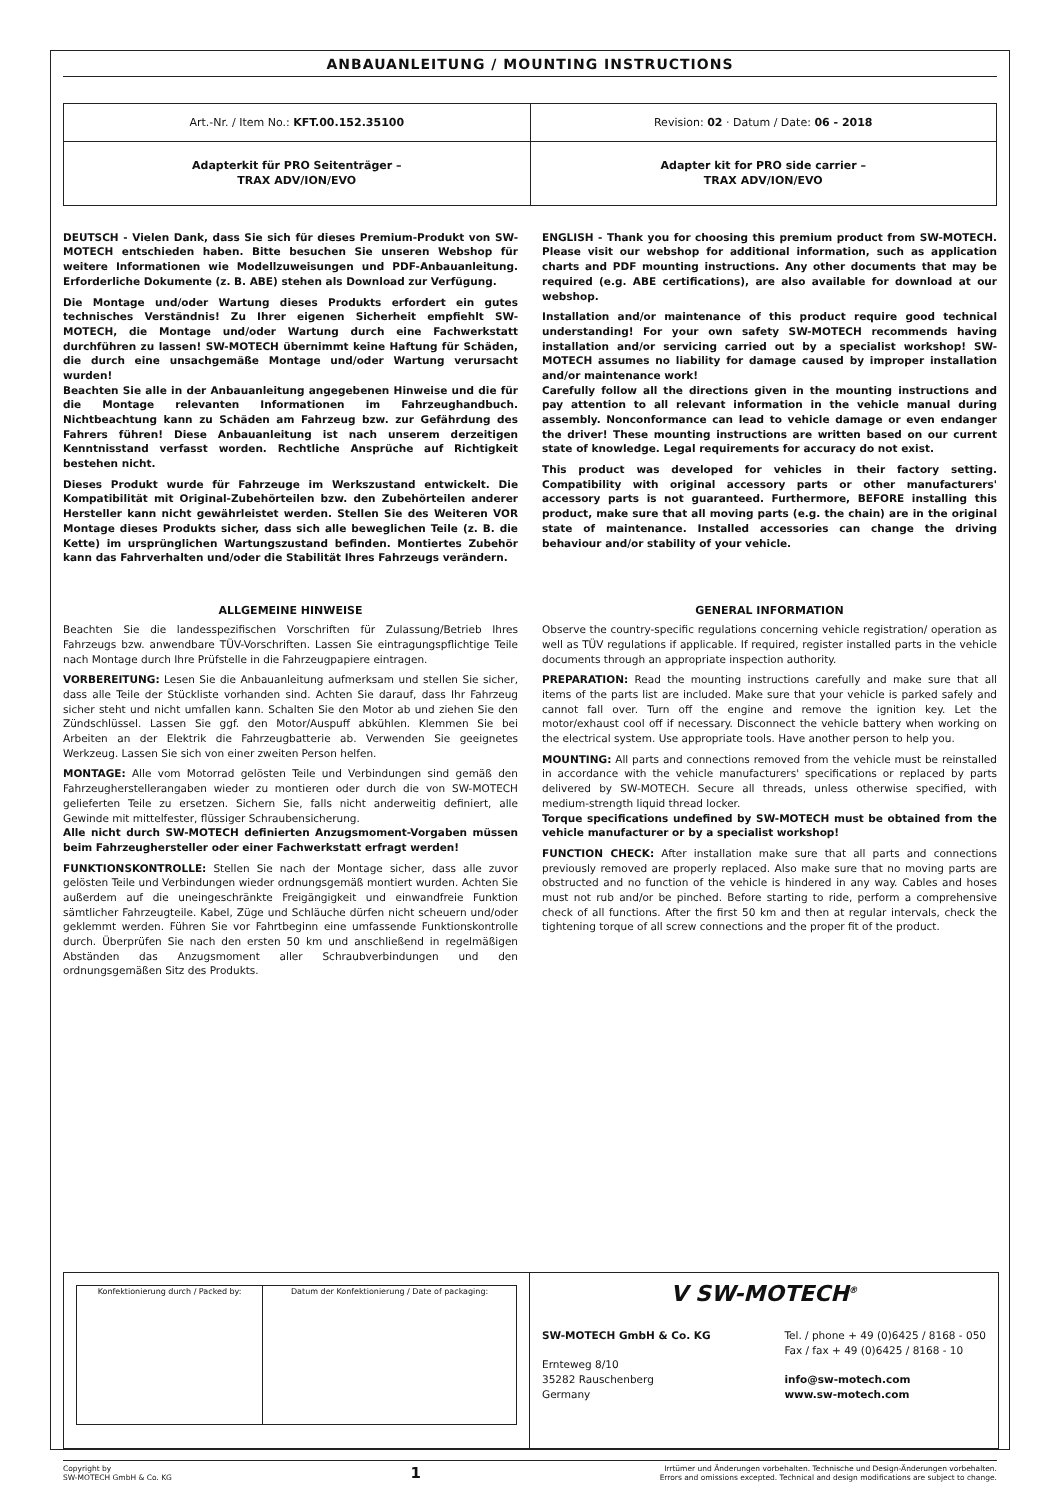ANBAUANLEITUNG / MOUNTING INSTRUCTIONS
| Art.-Nr. / Item No.: KFT.00.152.35100 | Revision: 02 · Datum / Date: 06 - 2018 |
| Adapterkit für PRO Seitenträger – TRAX ADV/ION/EVO | Adapter kit for PRO side carrier – TRAX ADV/ION/EVO |
DEUTSCH - Vielen Dank, dass Sie sich für dieses Premium-Produkt von SW-MOTECH entschieden haben. Bitte besuchen Sie unseren Webshop für weitere Informationen wie Modellzuweisungen und PDF-Anbauanleitung. Erforderliche Dokumente (z. B. ABE) stehen als Download zur Verfügung.
Die Montage und/oder Wartung dieses Produkts erfordert ein gutes technisches Verständnis! Zu Ihrer eigenen Sicherheit empfiehlt SW-MOTECH, die Montage und/oder Wartung durch eine Fachwerkstatt durchführen zu lassen! SW-MOTECH übernimmt keine Haftung für Schäden, die durch eine unsachgemäße Montage und/oder Wartung verursacht wurden!
Beachten Sie alle in der Anbauanleitung angegebenen Hinweise und die für die Montage relevanten Informationen im Fahrzeughandbuch. Nichtbeachtung kann zu Schäden am Fahrzeug bzw. zur Gefährdung des Fahrers führen! Diese Anbauanleitung ist nach unserem derzeitigen Kenntnisstand verfasst worden. Rechtliche Ansprüche auf Richtigkeit bestehen nicht.
Dieses Produkt wurde für Fahrzeuge im Werkszustand entwickelt. Die Kompatibilität mit Original-Zubehörteilen bzw. den Zubehörteilen anderer Hersteller kann nicht gewährleistet werden. Stellen Sie des Weiteren VOR Montage dieses Produkts sicher, dass sich alle beweglichen Teile (z. B. die Kette) im ursprünglichen Wartungszustand befinden. Montiertes Zubehör kann das Fahrverhalten und/oder die Stabilität Ihres Fahrzeugs verändern.
ENGLISH - Thank you for choosing this premium product from SW-MOTECH. Please visit our webshop for additional information, such as application charts and PDF mounting instructions. Any other documents that may be required (e.g. ABE certifications), are also available for download at our webshop.
Installation and/or maintenance of this product require good technical understanding! For your own safety SW-MOTECH recommends having installation and/or servicing carried out by a specialist workshop! SW-MOTECH assumes no liability for damage caused by improper installation and/or maintenance work!
Carefully follow all the directions given in the mounting instructions and pay attention to all relevant information in the vehicle manual during assembly. Nonconformance can lead to vehicle damage or even endanger the driver! These mounting instructions are written based on our current state of knowledge. Legal requirements for accuracy do not exist.
This product was developed for vehicles in their factory setting. Compatibility with original accessory parts or other manufacturers' accessory parts is not guaranteed. Furthermore, BEFORE installing this product, make sure that all moving parts (e.g. the chain) are in the original state of maintenance. Installed accessories can change the driving behaviour and/or stability of your vehicle.
ALLGEMEINE HINWEISE
Beachten Sie die landesspezifischen Vorschriften für Zulassung/Betrieb Ihres Fahrzeugs bzw. anwendbare TÜV-Vorschriften. Lassen Sie eintragungspflichtige Teile nach Montage durch Ihre Prüfstelle in die Fahrzeugpapiere eintragen.
VORBEREITUNG: Lesen Sie die Anbauanleitung aufmerksam und stellen Sie sicher, dass alle Teile der Stückliste vorhanden sind. Achten Sie darauf, dass Ihr Fahrzeug sicher steht und nicht umfallen kann. Schalten Sie den Motor ab und ziehen Sie den Zündschlüssel. Lassen Sie ggf. den Motor/Auspuff abkühlen. Klemmen Sie bei Arbeiten an der Elektrik die Fahrzeugbatterie ab. Verwenden Sie geeignetes Werkzeug. Lassen Sie sich von einer zweiten Person helfen.
MONTAGE: Alle vom Motorrad gelösten Teile und Verbindungen sind gemäß den Fahrzeugherstellerangaben wieder zu montieren oder durch die von SW-MOTECH gelieferten Teile zu ersetzen. Sichern Sie, falls nicht anderweitig definiert, alle Gewinde mit mittelfester, flüssiger Schraubensicherung.
Alle nicht durch SW-MOTECH definierten Anzugsmoment-Vorgaben müssen beim Fahrzeughersteller oder einer Fachwerkstatt erfragt werden!
FUNKTIONSKONTROLLE: Stellen Sie nach der Montage sicher, dass alle zuvor gelösten Teile und Verbindungen wieder ordnungsgemäß montiert wurden. Achten Sie außerdem auf die uneingeschränkte Freigängigkeit und einwandfreie Funktion sämtlicher Fahrzeugteile. Kabel, Züge und Schläuche dürfen nicht scheuern und/oder geklemmt werden. Führen Sie vor Fahrtbeginn eine umfassende Funktionskontrolle durch. Überprüfen Sie nach den ersten 50 km und anschließend in regelmäßigen Abständen das Anzugsmoment aller Schraubverbindungen und den ordnungsgemäßen Sitz des Produkts.
GENERAL INFORMATION
Observe the country-specific regulations concerning vehicle registration/ operation as well as TÜV regulations if applicable. If required, register installed parts in the vehicle documents through an appropriate inspection authority.
PREPARATION: Read the mounting instructions carefully and make sure that all items of the parts list are included. Make sure that your vehicle is parked safely and cannot fall over. Turn off the engine and remove the ignition key. Let the motor/exhaust cool off if necessary. Disconnect the vehicle battery when working on the electrical system. Use appropriate tools. Have another person to help you.
MOUNTING: All parts and connections removed from the vehicle must be reinstalled in accordance with the vehicle manufacturers' specifications or replaced by parts delivered by SW-MOTECH. Secure all threads, unless otherwise specified, with medium-strength liquid thread locker.
Torque specifications undefined by SW-MOTECH must be obtained from the vehicle manufacturer or by a specialist workshop!
FUNCTION CHECK: After installation make sure that all parts and connections previously removed are properly replaced. Also make sure that no moving parts are obstructed and no function of the vehicle is hindered in any way. Cables and hoses must not rub and/or be pinched. Before starting to ride, perform a comprehensive check of all functions. After the first 50 km and then at regular intervals, check the tightening torque of all screw connections and the proper fit of the product.
| Konfektionierung durch / Packed by: | Datum der Konfektionierung / Date of packaging: |
ᐯ SW-MOTECH<sup>®</sup>
SW-MOTECH GmbH & Co. KG
Ernteweg 8/10
35282 Rauschenberg
Germany
Tel. / phone + 49 (0)6425 / 8168 - 050
Fax / fax + 49 (0)6425 / 8168 - 10
info@sw-motech.com
www.sw-motech.com
Copyright by
SW-MOTECH GmbH & Co. KG
1
Irrtümer und Änderungen vorbehalten. Technische und Design-Änderungen vorbehalten.
Errors and omissions excepted. Technical and design modifications are subject to change.